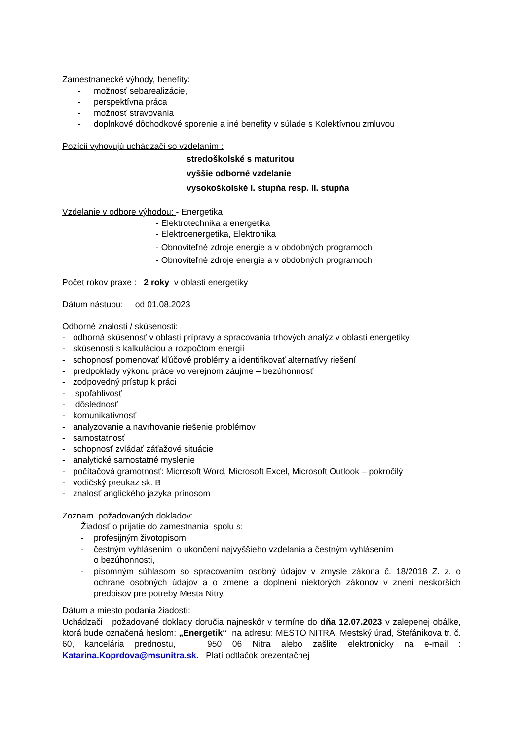Zamestnanecké výhody, benefity:
- možnosť sebarealizácie,
- perspektívna práca
- možnosť stravovania
- doplnkové dôchodkové sporenie a iné benefity v súlade s Kolektívnou zmluvou
Pozícii vyhovujú uchádzači so vzdelaním :
stredoškolské s maturitou
vyššie odborné vzdelanie
vysokoškolské I. stupňa resp. II. stupňa
Vzdelanie v odbore výhodou: - Energetika
- Elektrotechnika a energetika
- Elektroenergetika, Elektronika
- Obnoviteľné zdroje energie a v obdobných programoch
- Obnoviteľné zdroje energie a v obdobných programoch
Počet rokov praxe : 2 roky v oblasti energetiky
Dátum nástupu: od 01.08.2023
Odborné znalosti / skúsenosti:
- odborná skúsenosť v oblasti prípravy a spracovania trhových analýz v oblasti energetiky
- skúsenosti s kalkuláciou a rozpočtom energií
- schopnosť pomenovať kľúčové problémy a identifikovať alternatívy riešení
- predpoklady výkonu práce vo verejnom záujme – bezúhonnosť
- zodpovedný prístup k práci
- spoľahlivosť
- dôslednosť
- komunikatívnosť
- analyzovanie a navrhovanie riešenie problémov
- samostatnosť
- schopnosť zvládať záťažové situácie
- analytické samostatné myslenie
- počítačová gramotnosť: Microsoft Word, Microsoft Excel, Microsoft Outlook – pokročilý
- vodičský preukaz sk. B
- znalosť anglického jazyka prínosom
Zoznam požadovaných dokladov:
Žiadosť o prijatie do zamestnania spolu s:
- profesijným životopisom,
- čestným vyhlásením o ukončení najvyššieho vzdelania a čestným vyhlásením
o bezúhonnosti,
- písomným súhlasom so spracovaním osobný údajov v zmysle zákona č. 18/2018 Z. z. o ochrane osobných údajov a o zmene a doplnení niektorých zákonov v znení neskorších predpisov pre potreby Mesta Nitry.
Dátum a miesto podania žiadostí:
Uchádzači požadované doklady doručia najneskôr v termíne do dňa 12.07.2023 v zalepenej obálke, ktorá bude označená heslom: „Energetik“ na adresu: MESTO NITRA, Mestský úrad, Štefánikova tr. č. 60, kancelária prednostu, 950 06 Nitra alebo zašlite elektronicky na e-mail : Katarina.Koprdova@msunitra.sk. Platí odtlačok prezentačnej